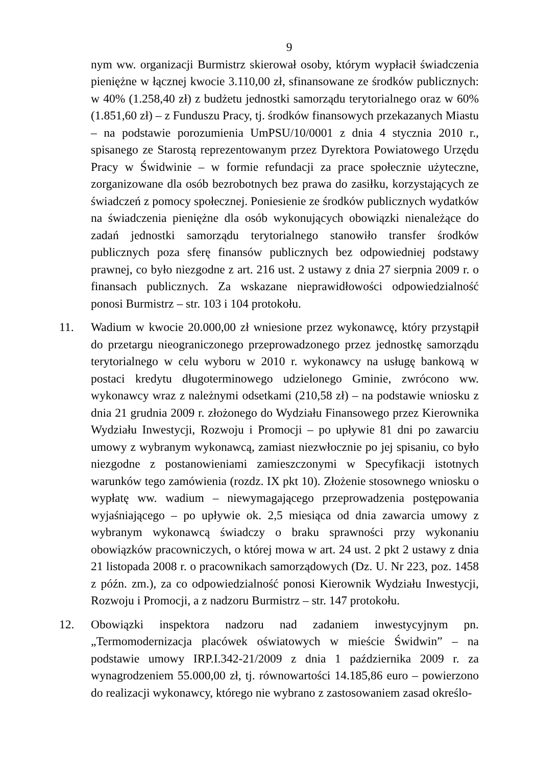9
nym ww. organizacji Burmistrz skierował osoby, którym wypłacił świadczenia pieniężne w łącznej kwocie 3.110,00 zł, sfinansowane ze środków publicznych: w 40% (1.258,40 zł) z budżetu jednostki samorządu terytorialnego oraz w 60% (1.851,60 zł) – z Funduszu Pracy, tj. środków finansowych przekazanych Miastu – na podstawie porozumienia UmPSU/10/0001 z dnia 4 stycznia 2010 r., spisanego ze Starostą reprezentowanym przez Dyrektora Powiatowego Urzędu Pracy w Świdwinie – w formie refundacji za prace społecznie użyteczne, zorganizowane dla osób bezrobotnych bez prawa do zasiłku, korzystających ze świadczeń z pomocy społecznej. Poniesienie ze środków publicznych wydatków na świadczenia pieniężne dla osób wykonujących obowiązki nienależące do zadań jednostki samorządu terytorialnego stanowiło transfer środków publicznych poza sferę finansów publicznych bez odpowiedniej podstawy prawnej, co było niezgodne z art. 216 ust. 2 ustawy z dnia 27 sierpnia 2009 r. o finansach publicznych. Za wskazane nieprawidłowości odpowiedzialność ponosi Burmistrz – str. 103 i 104 protokołu.
11. Wadium w kwocie 20.000,00 zł wniesione przez wykonawcę, który przystąpił do przetargu nieograniczonego przeprowadzonego przez jednostkę samorządu terytorialnego w celu wyboru w 2010 r. wykonawcy na usługę bankową w postaci kredytu długoterminowego udzielonego Gminie, zwrócono ww. wykonawcy wraz z należnymi odsetkami (210,58 zł) – na podstawie wniosku z dnia 21 grudnia 2009 r. złożonego do Wydziału Finansowego przez Kierownika Wydziału Inwestycji, Rozwoju i Promocji – po upływie 81 dni po zawarciu umowy z wybranym wykonawcą, zamiast niezwłocznie po jej spisaniu, co było niezgodne z postanowieniami zamieszczonymi w Specyfikacji istotnych warunków tego zamówienia (rozdz. IX pkt 10). Złożenie stosownego wniosku o wypłatę ww. wadium – niewymagającego przeprowadzenia postępowania wyjaśniającego – po upływie ok. 2,5 miesiąca od dnia zawarcia umowy z wybranym wykonawcą świadczy o braku sprawności przy wykonaniu obowiązków pracowniczych, o której mowa w art. 24 ust. 2 pkt 2 ustawy z dnia 21 listopada 2008 r. o pracownikach samorządowych (Dz. U. Nr 223, poz. 1458 z późn. zm.), za co odpowiedzialność ponosi Kierownik Wydziału Inwestycji, Rozwoju i Promocji, a z nadzoru Burmistrz – str. 147 protokołu.
12. Obowiązki inspektora nadzoru nad zadaniem inwestycyjnym pn. „Termomodernizacja placówek oświatowych w mieście Świdwin” – na podstawie umowy IRP.I.342-21/2009 z dnia 1 października 2009 r. za wynagrodzeniem 55.000,00 zł, tj. równowartości 14.185,86 euro – powierzono do realizacji wykonawcy, którego nie wybrano z zastosowaniem zasad określo-